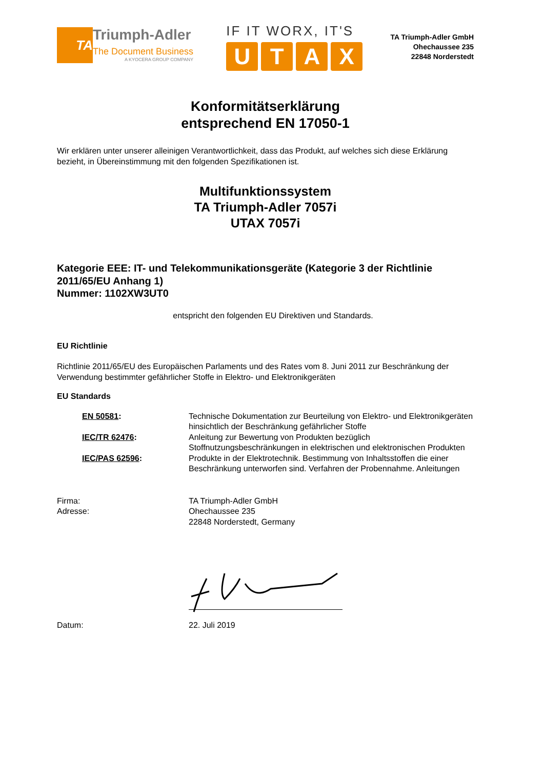TA
Triumph-Adler
The Document Business
A KYOCERA GROUP COMPANY
IF IT WORX, IT'S
UTAX
TA Triumph-Adler GmbH
Ohechaussee 235
22848 Norderstedt
Konformitätserklärung
entsprechend EN 17050-1
Wir erklären unter unserer alleinigen Verantwortlichkeit, dass das Produkt, auf welches sich diese Erklärung bezieht, in Übereinstimmung mit den folgenden Spezifikationen ist.
Multifunktionssystem
TA Triumph-Adler 7057i
UTAX 7057i
Kategorie EEE: IT- und Telekommunikationsgeräte (Kategorie 3 der Richtlinie 2011/65/EU Anhang 1)
Nummer: 1102XW3UT0
entspricht den folgenden EU Direktiven und Standards.
EU Richtlinie
Richtlinie 2011/65/EU des Europäischen Parlaments und des Rates vom 8. Juni 2011 zur Beschränkung der Verwendung bestimmter gefährlicher Stoffe in Elektro- und Elektronikgeräten
EU Standards
| EN 50581 : | Technische Dokumentation zur Beurteilung von Elektro- und Elektronikgeräten hinsichtlich der Beschränkung gefährlicher Stoffe |
| IEC/TR 62476 : | Anleitung zur Bewertung von Produkten bezüglich Stoffnutzungsbeschränkungen in elektrischen und elektronischen Produkten |
| IEC/PAS 62596 : | Produkte in der Elektrotechnik. Bestimmung von Inhaltsstoffen die einer Beschränkung unterworfen sind. Verfahren der Probennahme. Anleitungen |
| Firma: Adresse: | TA Triumph-Adler GmbH Ohechaussee 235 22848 Norderstedt, Germany |
| Datum: | 22. Juli 2019 |